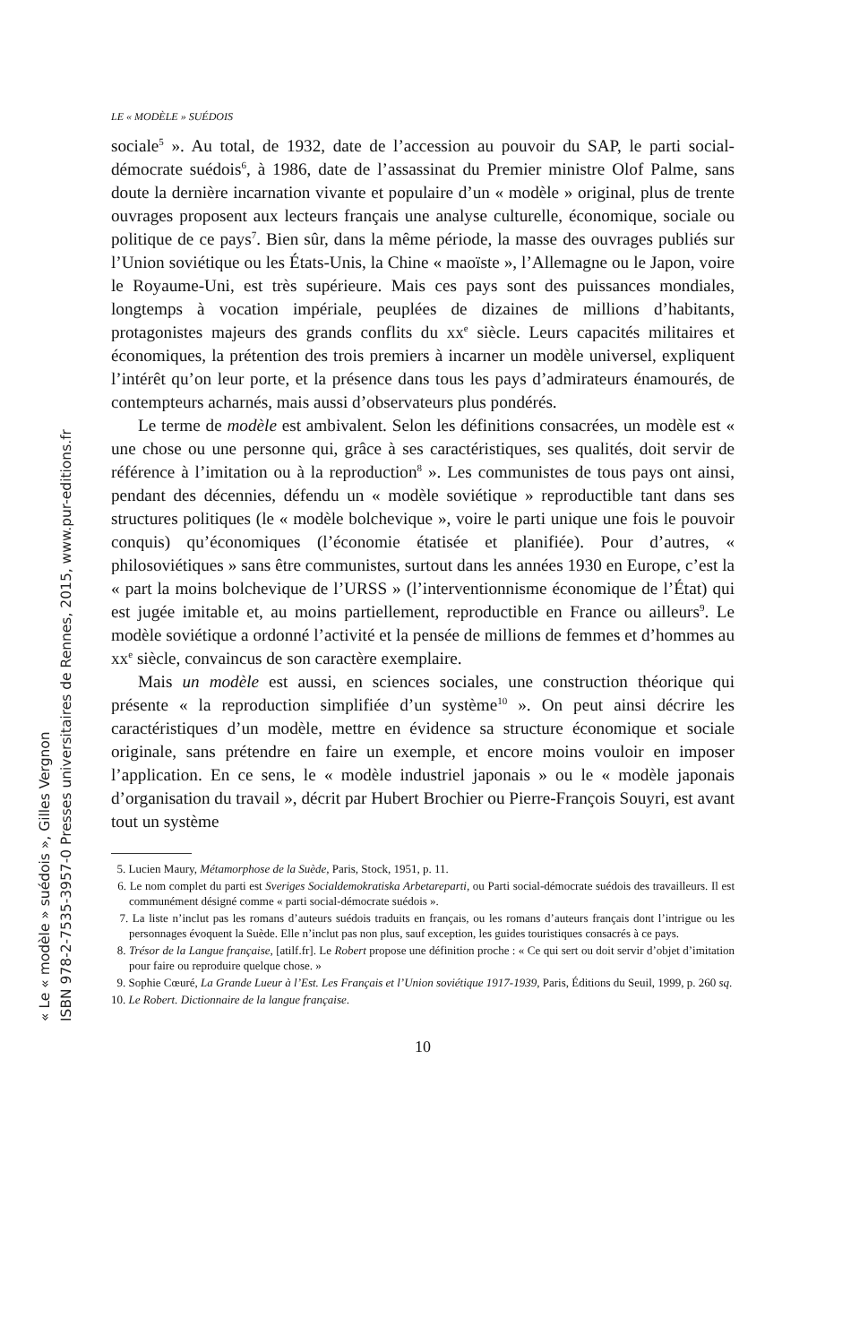LE « MODÈLE » SUÉDOIS
sociale<sup>5</sup> ». Au total, de 1932, date de l’accession au pouvoir du SAP, le parti social-démocrate suédois<sup>6</sup>, à 1986, date de l’assassinat du Premier ministre Olof Palme, sans doute la dernière incarnation vivante et populaire d’un « modèle » original, plus de trente ouvrages proposent aux lecteurs français une analyse culturelle, économique, sociale ou politique de ce pays<sup>7</sup>. Bien sûr, dans la même période, la masse des ouvrages publiés sur l’Union soviétique ou les États-Unis, la Chine « maoïste », l’Allemagne ou le Japon, voire le Royaume-Uni, est très supérieure. Mais ces pays sont des puissances mondiales, longtemps à vocation impériale, peuplées de dizaines de millions d’habitants, protagonistes majeurs des grands conflits du xx<sup>e</sup> siècle. Leurs capacités militaires et économiques, la prétention des trois premiers à incarner un modèle universel, expliquent l’intérêt qu’on leur porte, et la présence dans tous les pays d’admirateurs énamourés, de contempteurs acharnés, mais aussi d’observateurs plus pondérés.
Le terme de modèle est ambivalent. Selon les définitions consacrées, un modèle est « une chose ou une personne qui, grâce à ses caractéristiques, ses qualités, doit servir de référence à l’imitation ou à la reproduction<sup>8</sup> ». Les communistes de tous pays ont ainsi, pendant des décennies, défendu un « modèle soviétique » reproductible tant dans ses structures politiques (le « modèle bolchevique », voire le parti unique une fois le pouvoir conquis) qu’économiques (l’économie étatisée et planifiée). Pour d’autres, « philosoviétiques » sans être communistes, surtout dans les années 1930 en Europe, c’est la « part la moins bolchevique de l’URSS » (l’interventionnisme économique de l’État) qui est jugée imitable et, au moins partiellement, reproductible en France ou ailleurs<sup>9</sup>. Le modèle soviétique a ordonné l’activité et la pensée de millions de femmes et d’hommes au xx<sup>e</sup> siècle, convaincus de son caractère exemplaire.
Mais un modèle est aussi, en sciences sociales, une construction théorique qui présente « la reproduction simplifiée d’un système<sup>10</sup> ». On peut ainsi décrire les caractéristiques d’un modèle, mettre en évidence sa structure économique et sociale originale, sans prétendre en faire un exemple, et encore moins vouloir en imposer l’application. En ce sens, le « modèle industriel japonais » ou le « modèle japonais d’organisation du travail », décrit par Hubert Brochier ou Pierre-François Souyri, est avant tout un système
5. Lucien Maury, Métamorphose de la Suède, Paris, Stock, 1951, p. 11.
6. Le nom complet du parti est Sveriges Socialdemokratiska Arbetareparti, ou Parti social-démocrate suédois des travailleurs. Il est communément désigné comme « parti social-démocrate suédois ».
7. La liste n’inclut pas les romans d’auteurs suédois traduits en français, ou les romans d’auteurs français dont l’intrigue ou les personnages évoquent la Suède. Elle n’inclut pas non plus, sauf exception, les guides touristiques consacrés à ce pays.
8. Trésor de la Langue française, [atilf.fr]. Le Robert propose une définition proche : « Ce qui sert ou doit servir d’objet d’imitation pour faire ou reproduire quelque chose. »
9. Sophie Cœuré, La Grande Lueur à l’Est. Les Français et l’Union soviétique 1917-1939, Paris, Éditions du Seuil, 1999, p. 260 sq.
10. Le Robert. Dictionnaire de la langue française.
10
« Le « modèle » suédois », Gilles Vergnon
ISBN 978-2-7535-3957-0 Presses universitaires de Rennes, 2015, www.pur-editions.fr